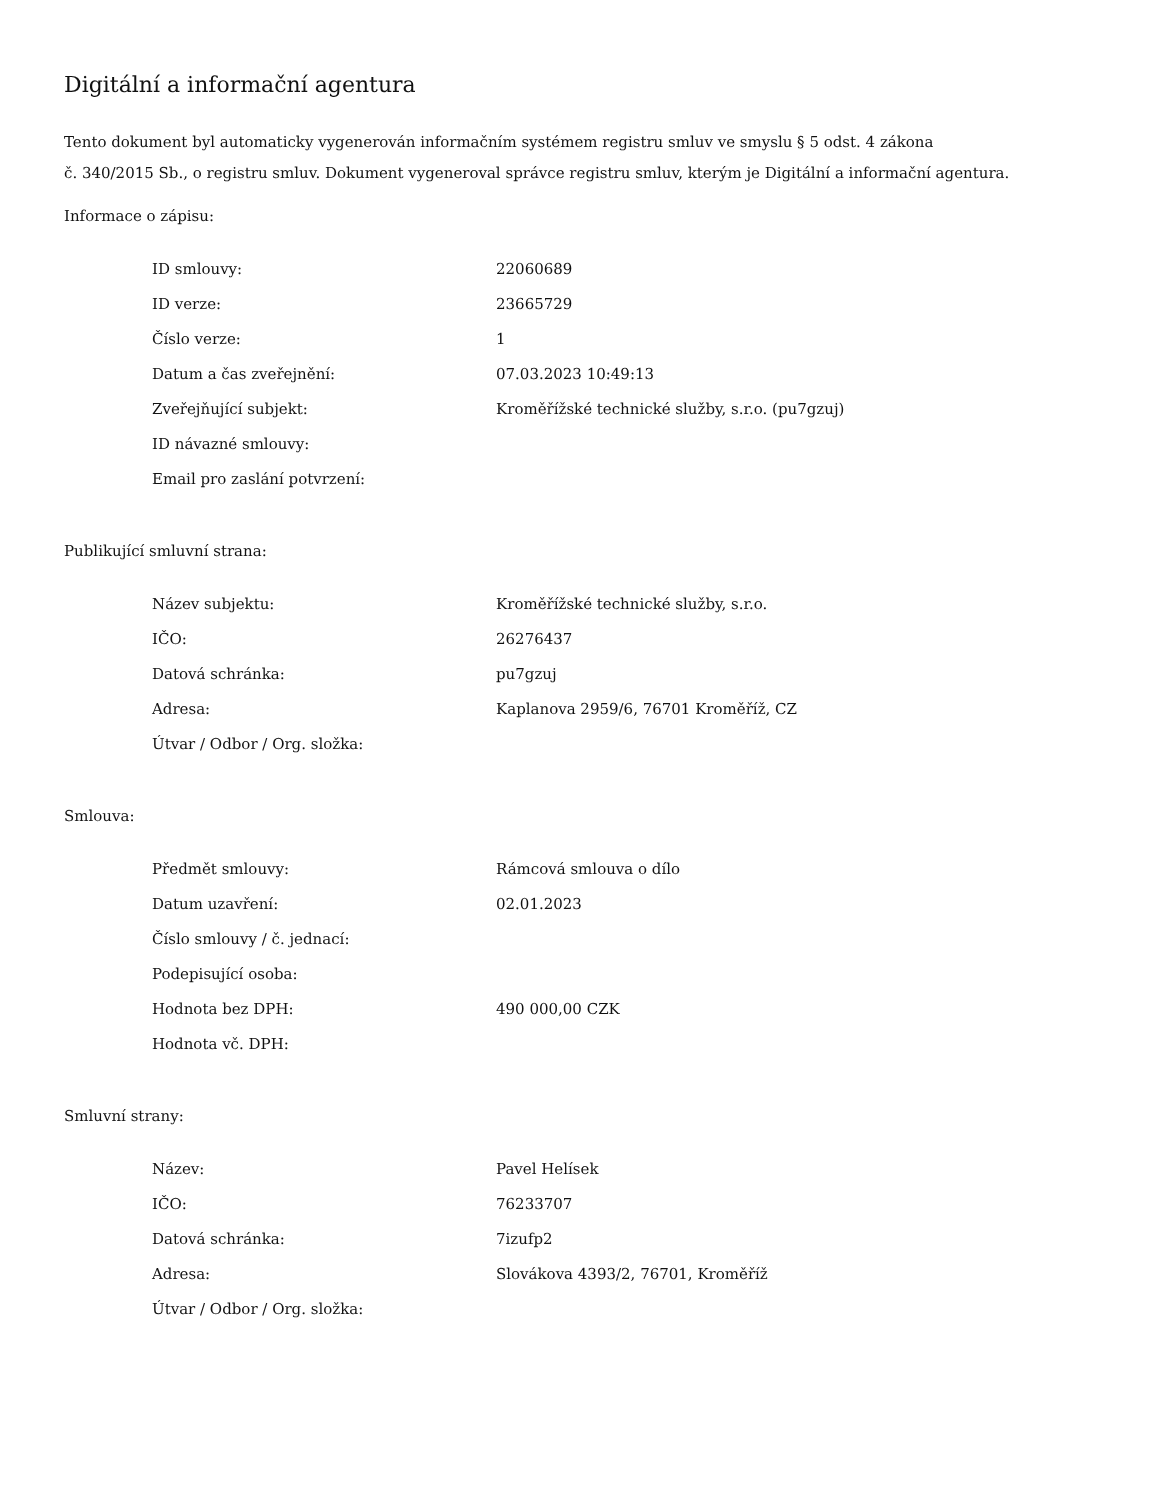Digitální a informační agentura
Tento dokument byl automaticky vygenerován informačním systémem registru smluv ve smyslu § 5 odst. 4 zákona
č. 340/2015 Sb., o registru smluv. Dokument vygeneroval správce registru smluv, kterým je Digitální a informační agentura.
Informace o zápisu:
| ID smlouvy: | 22060689 |
| ID verze: | 23665729 |
| Číslo verze: | 1 |
| Datum a čas zveřejnění: | 07.03.2023 10:49:13 |
| Zveřejňující subjekt: | Kroměřížské technické služby, s.r.o. (pu7gzuj) |
| ID návazné smlouvy: | |
| Email pro zaslání potvrzení: | |
Publikující smluvní strana:
| Název subjektu: | Kroměřížské technické služby, s.r.o. |
| IČO: | 26276437 |
| Datová schránka: | pu7gzuj |
| Adresa: | Kaplanova 2959/6, 76701 Kroměříž, CZ |
| Útvar / Odbor / Org. složka: | |
Smlouva:
| Předmět smlouvy: | Rámcová smlouva o dílo |
| Datum uzavření: | 02.01.2023 |
| Číslo smlouvy / č. jednací: | |
| Podepisující osoba: | |
| Hodnota bez DPH: | 490 000,00 CZK |
| Hodnota vč. DPH: | |
Smluvní strany:
| Název: | Pavel Helísek |
| IČO: | 76233707 |
| Datová schránka: | 7izufp2 |
| Adresa: | Slovákova 4393/2, 76701, Kroměříž |
| Útvar / Odbor / Org. složka: | |